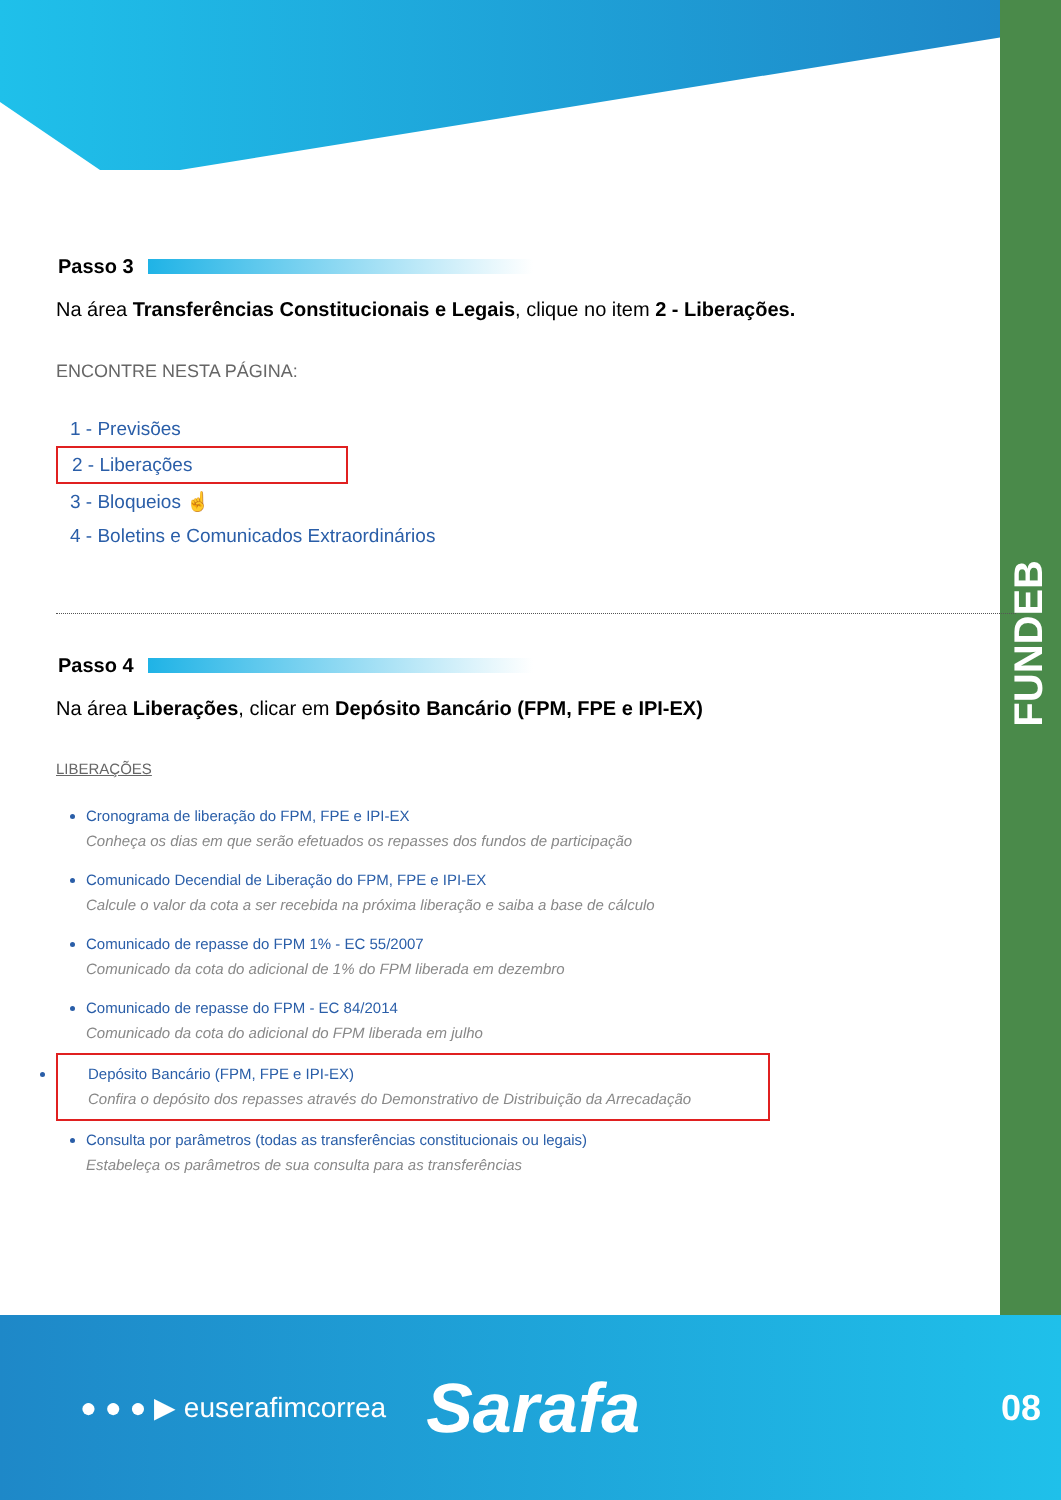FUNDEB
Passo 3
Na área Transferências Constitucionais e Legais, clique no item 2 - Liberações.
ENCONTRE NESTA PÁGINA:
1 - Previsões
2 - Liberações
3 - Bloqueios ☝
4 - Boletins e Comunicados Extraordinários
Passo 4
Na área Liberações, clicar em Depósito Bancário (FPM, FPE e IPI-EX)
LIBERAÇÕES
Cronograma de liberação do FPM, FPE e IPI-EX
Conheça os dias em que serão efetuados os repasses dos fundos de participação
Comunicado Decendial de Liberação do FPM, FPE e IPI-EX
Calcule o valor da cota a ser recebida na próxima liberação e saiba a base de cálculo
Comunicado de repasse do FPM 1% - EC 55/2007
Comunicado da cota do adicional de 1% do FPM liberada em dezembro
Comunicado de repasse do FPM - EC 84/2014
Comunicado da cota do adicional do FPM liberada em julho
Depósito Bancário (FPM, FPE e IPI-EX)
Confira o depósito dos repasses através do Demonstrativo de Distribuição da Arrecadação
Consulta por parâmetros (todas as transferências constitucionais ou legais)
Estabeleça os parâmetros de sua consulta para as transferências
● ● ● ▶ euserafimcorrea Sarafa 08